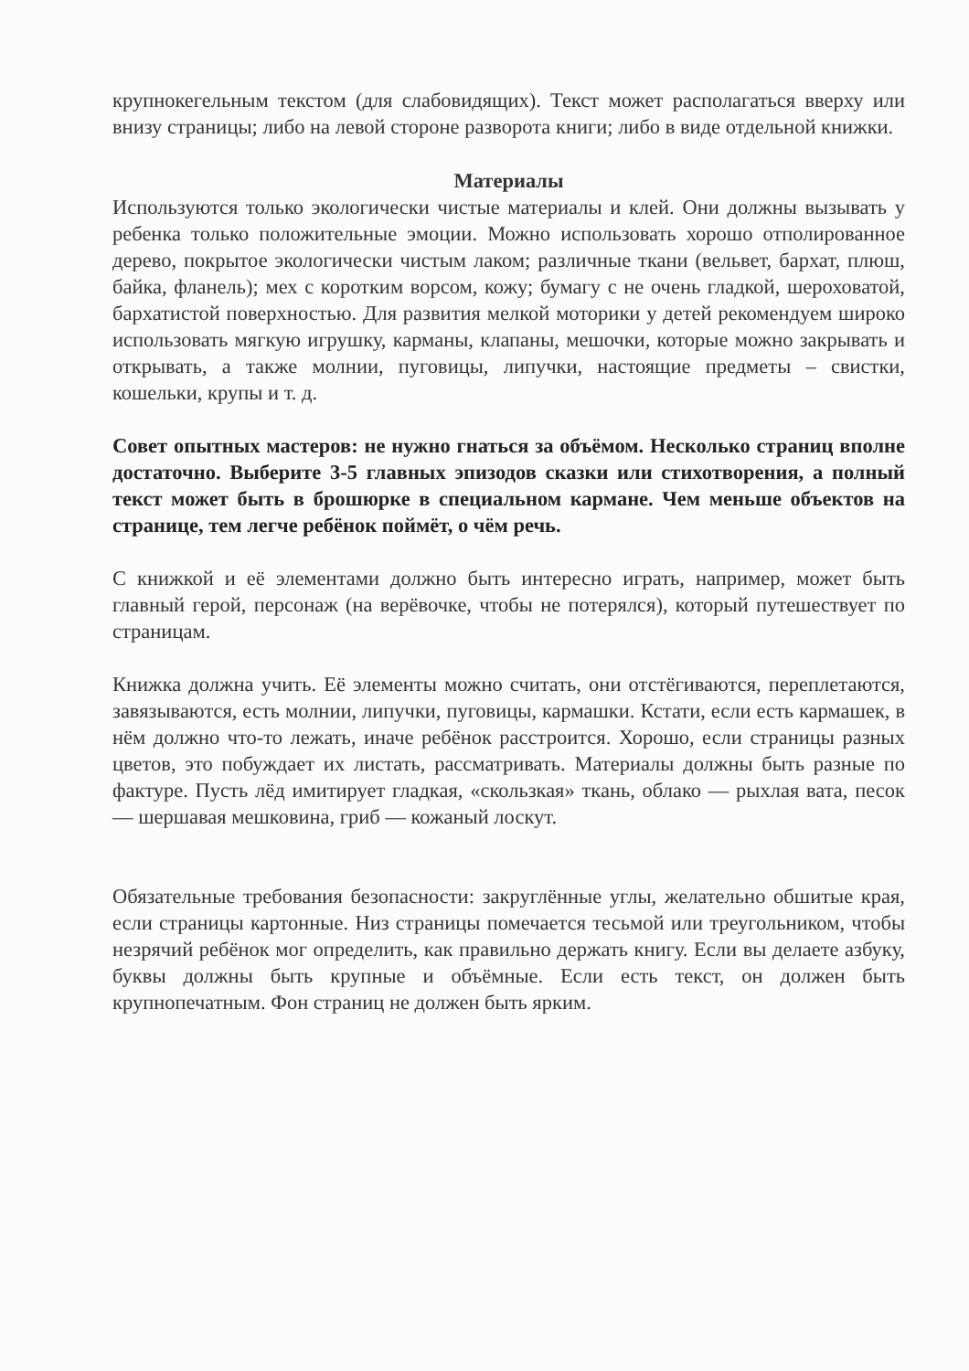крупнокегельным текстом (для слабовидящих). Текст может располагаться вверху или внизу страницы; либо на левой стороне разворота книги; либо в виде отдельной книжки.
Материалы
Используются только экологически чистые материалы и клей. Они должны вызывать у ребенка только положительные эмоции. Можно использовать хорошо отполированное дерево, покрытое экологически чистым лаком; различные ткани (вельвет, бархат, плюш, байка, фланель); мех с коротким ворсом, кожу; бумагу с не очень гладкой, шероховатой, бархатистой поверхностью. Для развития мелкой моторики у детей рекомендуем широко использовать мягкую игрушку, карманы, клапаны, мешочки, которые можно закрывать и открывать, а также молнии, пуговицы, липучки, настоящие предметы – свистки, кошельки, крупы и т. д.
Совет опытных мастеров: не нужно гнаться за объёмом. Несколько страниц вполне достаточно. Выберите 3-5 главных эпизодов сказки или стихотворения, а полный текст может быть в брошюрке в специальном кармане. Чем меньше объектов на странице, тем легче ребёнок поймёт, о чём речь.
С книжкой и её элементами должно быть интересно играть, например, может быть главный герой, персонаж (на верёвочке, чтобы не потерялся), который путешествует по страницам.
Книжка должна учить. Её элементы можно считать, они отстёгиваются, переплетаются, завязываются, есть молнии, липучки, пуговицы, кармашки. Кстати, если есть кармашек, в нём должно что-то лежать, иначе ребёнок расстроится. Хорошо, если страницы разных цветов, это побуждает их листать, рассматривать. Материалы должны быть разные по фактуре. Пусть лёд имитирует гладкая, «скользкая» ткань, облако — рыхлая вата, песок — шершавая мешковина, гриб — кожаный лоскут.
Обязательные требования безопасности: закруглённые углы, желательно обшитые края, если страницы картонные. Низ страницы помечается тесьмой или треугольником, чтобы незрячий ребёнок мог определить, как правильно держать книгу. Если вы делаете азбуку, буквы должны быть крупные и объёмные. Если есть текст, он должен быть крупнопечатным. Фон страниц не должен быть ярким.